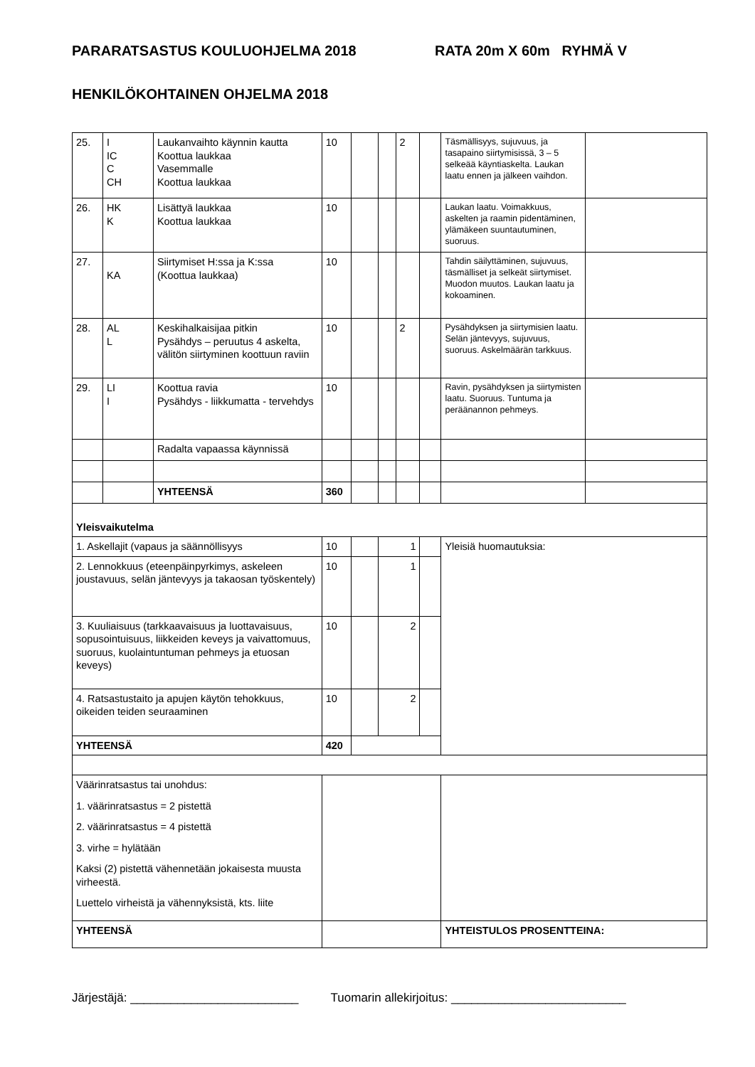PARARATSASTUS KOULUOHJELMA 2018 RATA 20m X 60m RYHMÄ V
HENKILÖKOHTAINEN OHJELMA 2018
| 25. | I IC C CH | Laukanvaihto käynnin kautta Koottua laukkaa Vasemmalle Koottua laukkaa | 10 | | | 2 | | Täsmällisyys, sujuvuus, ja tasapaino siirtymisissä, 3 – 5 selkeää käyntiaskelta. Laukan laatu ennen ja jälkeen vaihdon. | |
| 26. | HK K | Lisättyä laukkaa Koottua laukkaa | 10 | | | | | Laukan laatu. Voimakkuus, askelten ja raamin pidentäminen, ylämäkeen suuntautuminen, suoruus. | |
| 27. | KA | Siirtymiset H:ssa ja K:ssa (Koottua laukkaa) | 10 | | | | | Tahdin säilyttäminen, sujuvuus, täsmälliset ja selkeät siirtymiset. Muodon muutos. Laukan laatu ja kokoaminen. | |
| 28. | AL L | Keskihalkaisijaa pitkin Pysähdys – peruutus 4 askelta, välitön siirtyminen koottuun raviin | 10 | | | 2 | | Pysähdyksen ja siirtymisien laatu. Selän jäntevyys, sujuvuus, suoruus. Askelmäärän tarkkuus. | |
| 29. | LI I | Koottua ravia Pysähdys - liikkumatta - tervehdys | 10 | | | | | Ravin, pysähdyksen ja siirtymisten laatu. Suoruus. Tuntuma ja peräänannon pehmeys. | |
| | | Radalta vapaassa käynnissä | | | | | | | |
| | | YHTEENSÄ | 360 | | | | | | |
| Yleisvaikutelma | | | | | | | | | |
| 1. Askellajit (vapaus ja säännöllisyys | | | 10 | | 1 | | | Yleisiä huomautuksia: | |
| 2. Lennokkuus (eteenpäinpyrkimys, askeleen joustavuus, selän jäntevyys ja takaosan työskentely) | | | 10 | | 1 | | | | |
| 3. Kuuliaisuus (tarkkaavaisuus ja luottavaisuus, sopusointuisuus, liikkeiden keveys ja vaivattomuus, suoruus, kuolaintuntuman pehmeys ja etuosan keveys) | | | 10 | | 2 | | | | |
| 4. Ratsastustaito ja apujen käytön tehokkuus, oikeiden teiden seuraaminen | | | 10 | | 2 | | | | |
| YHTEENSÄ | | | 420 | | | | | | |
| Väärinratsastus tai unohdus: 1. väärinratsastus = 2 pistettä 2. väärinratsastus = 4 pistettä 3. virhe = hylätään Kaksi (2) pistettä vähennetään jokaisesta muusta virheestä. Luettelo virheistä ja vähennyksistä, kts. liite | | | | | | | | | |
| YHTEENSÄ | | | | | | | | YHTEISTULOS PROSENTTEINA: | |
Järjestäjä: _________________________ Tuomarin allekirjoitus: __________________________